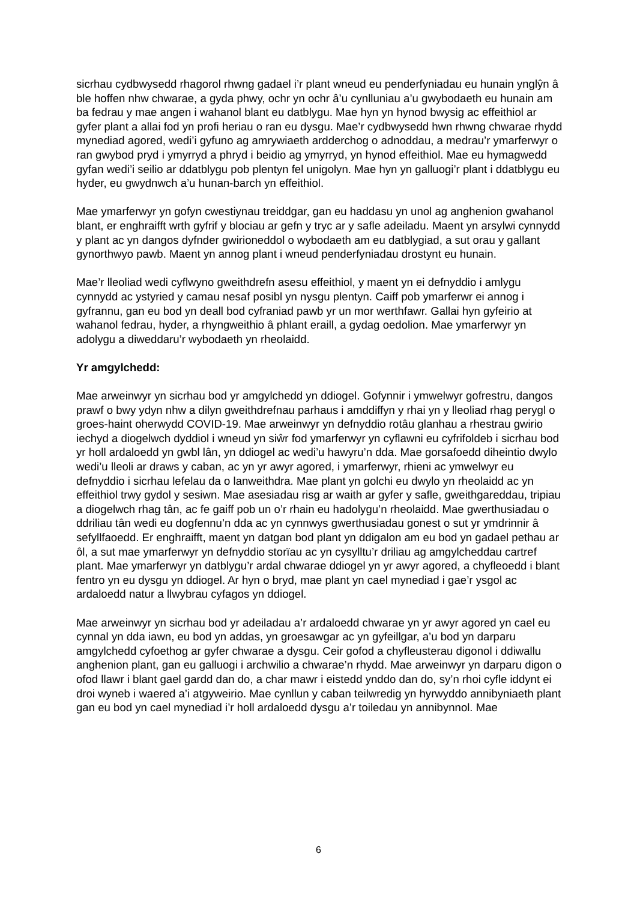sicrhau cydbwysedd rhagorol rhwng gadael i’r plant wneud eu penderfyniadau eu hunain ynglŷn â ble hoffen nhw chwarae, a gyda phwy, ochr yn ochr â’u cynlluniau a’u gwybodaeth eu hunain am ba fedrau y mae angen i wahanol blant eu datblygu. Mae hyn yn hynod bwysig ac effeithiol ar gyfer plant a allai fod yn profi heriau o ran eu dysgu. Mae’r cydbwysedd hwn rhwng chwarae rhydd mynediad agored, wedi’i gyfuno ag amrywiaeth ardderchog o adnoddau, a medrau’r ymarferwyr o ran gwybod pryd i ymyrryd a phryd i beidio ag ymyrryd, yn hynod effeithiol. Mae eu hymagwedd gyfan wedi’i seilio ar ddatblygu pob plentyn fel unigolyn. Mae hyn yn galluogi’r plant i ddatblygu eu hyder, eu gwydnwch a’u hunan-barch yn effeithiol.
Mae ymarferwyr yn gofyn cwestiynau treiddgar, gan eu haddasu yn unol ag anghenion gwahanol blant, er enghraifft wrth gyfrif y blociau ar gefn y tryc ar y safle adeiladu. Maent yn arsylwi cynnydd y plant ac yn dangos dyfnder gwirioneddol o wybodaeth am eu datblygiad, a sut orau y gallant gynorthwyo pawb. Maent yn annog plant i wneud penderfyniadau drostynt eu hunain.
Mae’r lleoliad wedi cyflwyno gweithdrefn asesu effeithiol, y maent yn ei defnyddio i amlygu cynnydd ac ystyried y camau nesaf posibl yn nysgu plentyn. Caiff pob ymarferwr ei annog i gyfrannu, gan eu bod yn deall bod cyfraniad pawb yr un mor werthfawr. Gallai hyn gyfeirio at wahanol fedrau, hyder, a rhyngweithio â phlant eraill, a gydag oedolion. Mae ymarferwyr yn adolygu a diweddaru’r wybodaeth yn rheolaidd.
Yr amgylchedd:
Mae arweinwyr yn sicrhau bod yr amgylchedd yn ddiogel. Gofynnir i ymwelwyr gofrestru, dangos prawf o bwy ydyn nhw a dilyn gweithdrefnau parhaus i amddiffyn y rhai yn y lleoliad rhag perygl o groes-haint oherwydd COVID-19. Mae arweinwyr yn defnyddio rotâu glanhau a rhestrau gwirio iechyd a diogelwch dyddiol i wneud yn siŵr fod ymarferwyr yn cyflawni eu cyfrifoldeb i sicrhau bod yr holl ardaloedd yn gwbl lân, yn ddiogel ac wedi’u hawyru’n dda. Mae gorsafoedd diheintio dwylo wedi’u lleoli ar draws y caban, ac yn yr awyr agored, i ymarferwyr, rhieni ac ymwelwyr eu defnyddio i sicrhau lefelau da o lanweithdra. Mae plant yn golchi eu dwylo yn rheolaidd ac yn effeithiol trwy gydol y sesiwn. Mae asesiadau risg ar waith ar gyfer y safle, gweithgareddau, tripiau a diogelwch rhag tân, ac fe gaiff pob un o’r rhain eu hadolygu’n rheolaidd. Mae gwerthusiadau o ddriliau tân wedi eu dogfennu’n dda ac yn cynnwys gwerthusiadau gonest o sut yr ymdrinnir â sefyllfaoedd. Er enghraifft, maent yn datgan bod plant yn ddigalon am eu bod yn gadael pethau ar ôl, a sut mae ymarferwyr yn defnyddio storïau ac yn cysylltu’r driliau ag amgylcheddau cartref plant. Mae ymarferwyr yn datblygu’r ardal chwarae ddiogel yn yr awyr agored, a chyfleoedd i blant fentro yn eu dysgu yn ddiogel. Ar hyn o bryd, mae plant yn cael mynediad i gae’r ysgol ac ardaloedd natur a llwybrau cyfagos yn ddiogel.
Mae arweinwyr yn sicrhau bod yr adeiladau a’r ardaloedd chwarae yn yr awyr agored yn cael eu cynnal yn dda iawn, eu bod yn addas, yn groesawgar ac yn gyfeillgar, a’u bod yn darparu amgylchedd cyfoethog ar gyfer chwarae a dysgu. Ceir gofod a chyfleusterau digonol i ddiwallu anghenion plant, gan eu galluogi i archwilio a chwarae’n rhydd. Mae arweinwyr yn darparu digon o ofod llawr i blant gael gardd dan do, a char mawr i eistedd ynddo dan do, sy’n rhoi cyfle iddynt ei droi wyneb i waered a’i atgyweirio. Mae cynllun y caban teilwredig yn hyrwyddo annibyniaeth plant gan eu bod yn cael mynediad i’r holl ardaloedd dysgu a’r toiledau yn annibynnol. Mae
6